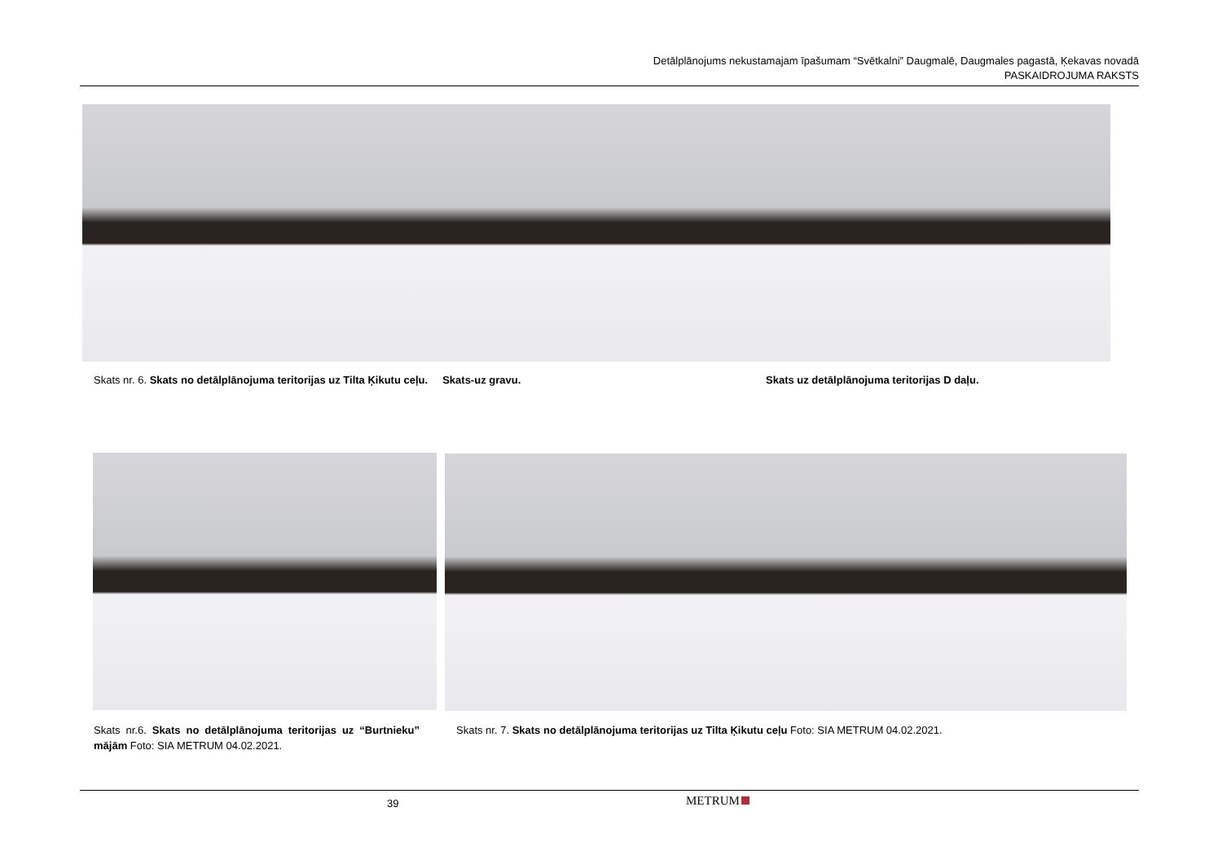Detālplānojums nekustamajam īpašumam “Svētkalni” Daugmalē, Daugmales pagastā, Ķekavas novadā
PASKAIDROJUMA RAKSTS
Skats nr. 6. Skats no detālplānojuma teritorijas uz Tilta Ķikutu ceļu. Skats-uz gravu.
Skats uz detālplānojuma teritorijas D daļu.
Skats nr.6. Skats no detālplānojuma teritorijas uz “Burtnieku” mājām Foto: SIA METRUM 04.02.2021.
Skats nr. 7. Skats no detālplānojuma teritorijas uz Tilta Ķikutu ceļu Foto: SIA METRUM 04.02.2021.
39 METRUM